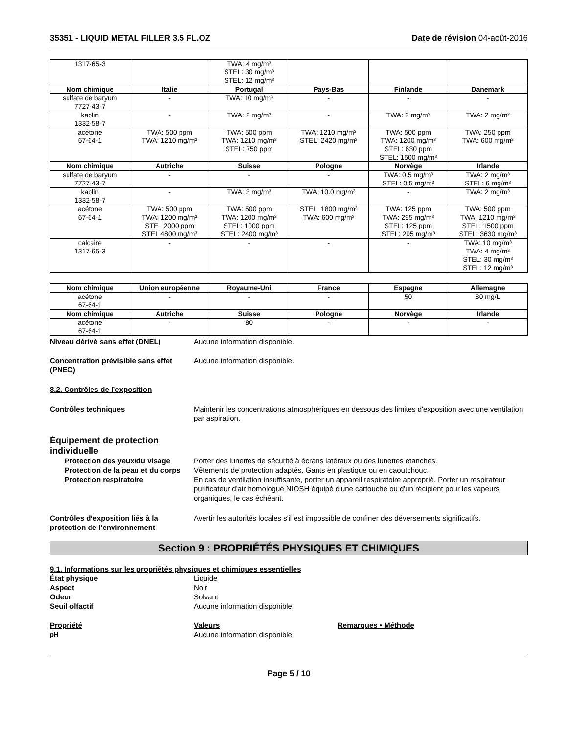35351 - LIQUID METAL FILLER 3.5 FL.OZ Date de révision 04-août-2016
| 1317-65-3 | | TWA: 4 mg/m³ STEL: 30 mg/m³ STEL: 12 mg/m³ | | | |
| Nom chimique | Italie | Portugal | Pays-Bas | Finlande | Danemark |
| sulfate de baryum 7727-43-7 | - | TWA: 10 mg/m³ | - | - | - |
| kaolin 1332-58-7 | - | TWA: 2 mg/m³ | - | TWA: 2 mg/m³ | TWA: 2 mg/m³ |
| acétone 67-64-1 | TWA: 500 ppm TWA: 1210 mg/m³ | TWA: 500 ppm TWA: 1210 mg/m³ STEL: 750 ppm | TWA: 1210 mg/m³ STEL: 2420 mg/m³ | TWA: 500 ppm TWA: 1200 mg/m³ STEL: 630 ppm STEL: 1500 mg/m³ | TWA: 250 ppm TWA: 600 mg/m³ |
| Nom chimique | Autriche | Suisse | Pologne | Norvège | Irlande |
| sulfate de baryum 7727-43-7 | - | - | - | TWA: 0.5 mg/m³ STEL: 0.5 mg/m³ | TWA: 2 mg/m³ STEL: 6 mg/m³ |
| kaolin 1332-58-7 | - | TWA: 3 mg/m³ | TWA: 10.0 mg/m³ | - | TWA: 2 mg/m³ |
| acétone 67-64-1 | TWA: 500 ppm TWA: 1200 mg/m³ STEL 2000 ppm STEL 4800 mg/m³ | TWA: 500 ppm TWA: 1200 mg/m³ STEL: 1000 ppm STEL: 2400 mg/m³ | STEL: 1800 mg/m³ TWA: 600 mg/m³ | TWA: 125 ppm TWA: 295 mg/m³ STEL: 125 ppm STEL: 295 mg/m³ | TWA: 500 ppm TWA: 1210 mg/m³ STEL: 1500 ppm STEL: 3630 mg/m³ |
| calcaire 1317-65-3 | - | - | - | - | TWA: 10 mg/m³ TWA: 4 mg/m³ STEL: 30 mg/m³ STEL: 12 mg/m³ |
| Nom chimique | Union européenne | Royaume-Uni | France | Espagne | Allemagne |
| --- | --- | --- | --- | --- | --- |
| acétone 67-64-1 | - | - | - | 50 | 80 mg/L |
| Nom chimique | Autriche | Suisse | Pologne | Norvège | Irlande |
| acétone 67-64-1 | - | 80 | - | - | - |
Niveau dérivé sans effet (DNEL) Aucune information disponible.
Concentration prévisible sans effet (PNEC)
Aucune information disponible.
8.2. Contrôles de l’exposition
Contrôles techniques Maintenir les concentrations atmosphériques en dessous des limites d'exposition avec une ventilation par aspiration.
Équipement de protection individuelle
Protection des yeux/du visage Porter des lunettes de sécurité à écrans latéraux ou des lunettes étanches.
Protection de la peau et du corps
Vêtements de protection adaptés. Gants en plastique ou en caoutchouc.
Protection respiratoire En cas de ventilation insuffisante, porter un appareil respiratoire approprié. Porter un respirateur purificateur d'air homologué NIOSH équipé d'une cartouche ou d'un récipient pour les vapeurs organiques, le cas échéant.
Contrôles d’exposition liés à la protection de l’environnement
Avertir les autorités locales s'il est impossible de confiner des déversements significatifs.
Section 9 : PROPRIÉTÉS PHYSIQUES ET CHIMIQUES
9.1. Informations sur les propriétés physiques et chimiques essentielles
État physique Liquide
Aspect Noir
Odeur Solvant
Seuil olfactif Aucune information disponible
Propriété Valeurs Remarques • Méthode
pH
Aucune information disponible
Page 5 / 10